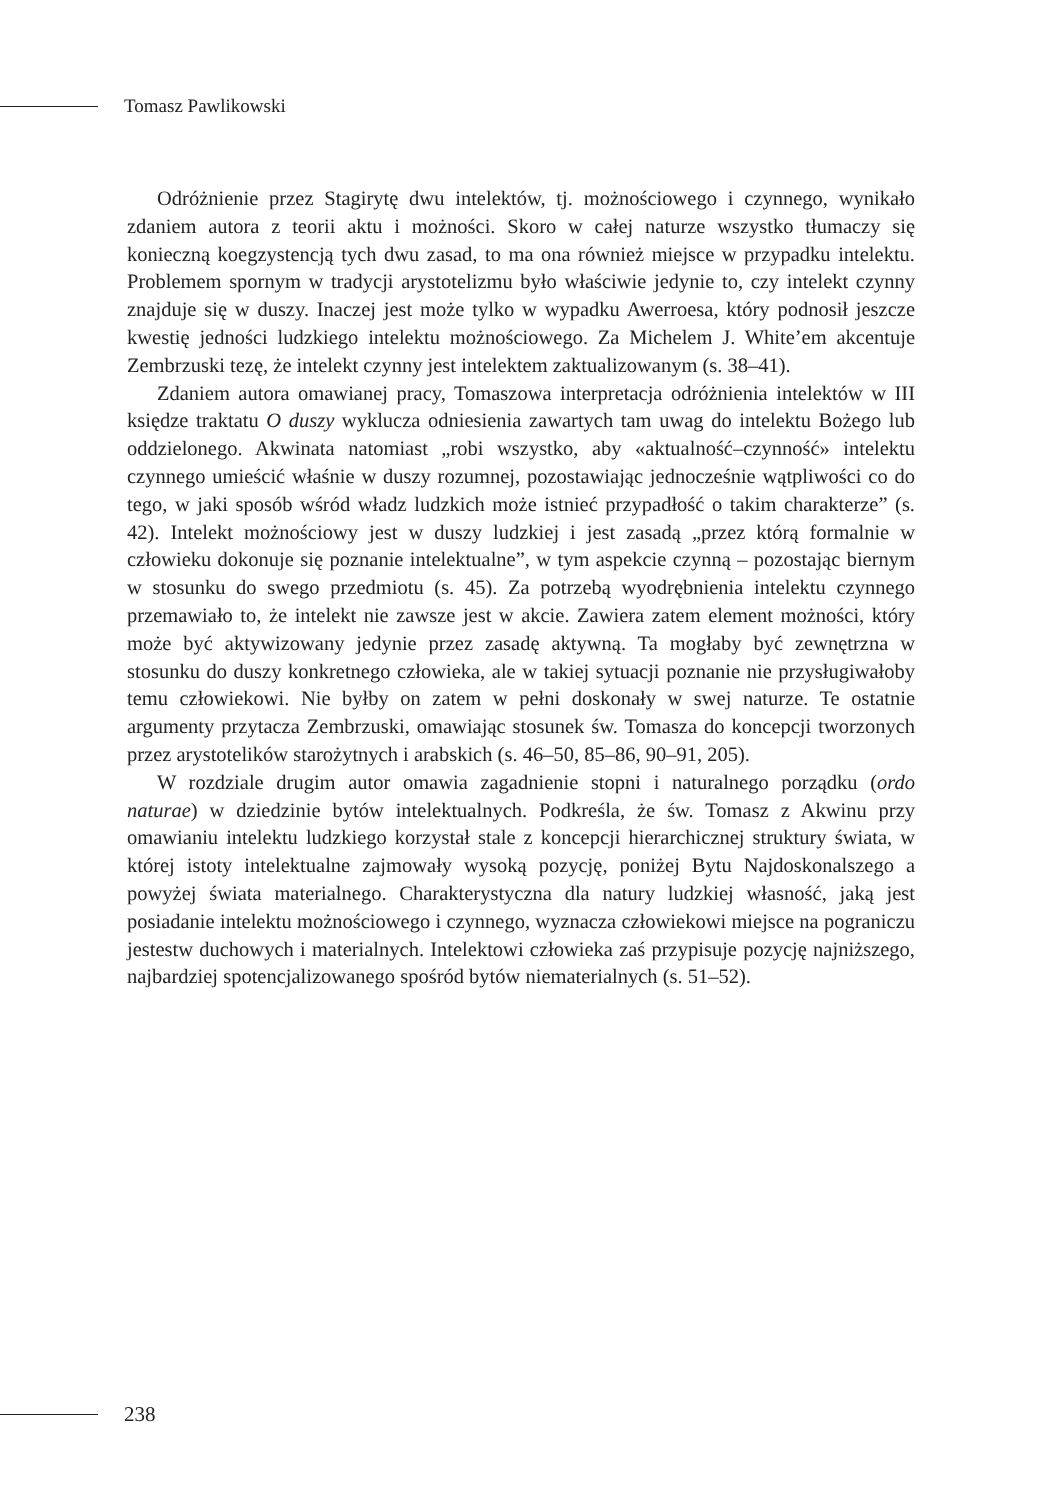Tomasz Pawlikowski
Odróżnienie przez Stagirytę dwu intelektów, tj. możnościowego i czynnego, wynikało zdaniem autora z teorii aktu i możności. Skoro w całej naturze wszystko tłumaczy się konieczną koegzystencją tych dwu zasad, to ma ona również miejsce w przypadku intelektu. Problemem spornym w tradycji arystotelizmu było właściwie jedynie to, czy intelekt czynny znajduje się w duszy. Inaczej jest może tylko w wypadku Awerroesa, który podnosił jeszcze kwestię jedności ludzkiego intelektu możnościowego. Za Michelem J. White’em akcentuje Zembrzuski tezę, że intelekt czynny jest intelektem zaktualizowanym (s. 38–41).
Zdaniem autora omawianej pracy, Tomaszowa interpretacja odróżnienia intelektów w III księdze traktatu O duszy wyklucza odniesienia zawartych tam uwag do intelektu Bożego lub oddzielonego. Akwinata natomiast „robi wszystko, aby «aktualność–czynność» intelektu czynnego umieścić właśnie w duszy rozumnej, pozostawiając jednocześnie wątpliwości co do tego, w jaki sposób wśród władz ludzkich może istnieć przypadłość o takim charakterze” (s. 42). Intelekt możnościowy jest w duszy ludzkiej i jest zasadą „przez którą formalnie w człowieku dokonuje się poznanie intelektualne”, w tym aspekcie czynną – pozostając biernym w stosunku do swego przedmiotu (s. 45). Za potrzebą wyodrębnienia intelektu czynnego przemawiało to, że intelekt nie zawsze jest w akcie. Zawiera zatem element możności, który może być aktywizowany jedynie przez zasadę aktywną. Ta mogłaby być zewnętrzna w stosunku do duszy konkretnego człowieka, ale w takiej sytuacji poznanie nie przysługiwałoby temu człowiekowi. Nie byłby on zatem w pełni doskonały w swej naturze. Te ostatnie argumenty przytacza Zembrzuski, omawiając stosunek św. Tomasza do koncepcji tworzonych przez arystotelików starożytnych i arabskich (s. 46–50, 85–86, 90–91, 205).
W rozdziale drugim autor omawia zagadnienie stopni i naturalnego porządku (ordo naturae) w dziedzinie bytów intelektualnych. Podkreśla, że św. Tomasz z Akwinu przy omawianiu intelektu ludzkiego korzystał stale z koncepcji hierarchicznej struktury świata, w której istoty intelektualne zajmowały wysoką pozycję, poniżej Bytu Najdoskonalszego a powyżej świata materialnego. Charakterystyczna dla natury ludzkiej własność, jaką jest posiadanie intelektu możnościowego i czynnego, wyznacza człowiekowi miejsce na pograniczu jestestw duchowych i materialnych. Intelektowi człowieka zaś przypisuje pozycję najniższego, najbardziej spotencjalizowanego spośród bytów niematerialnych (s. 51–52).
238